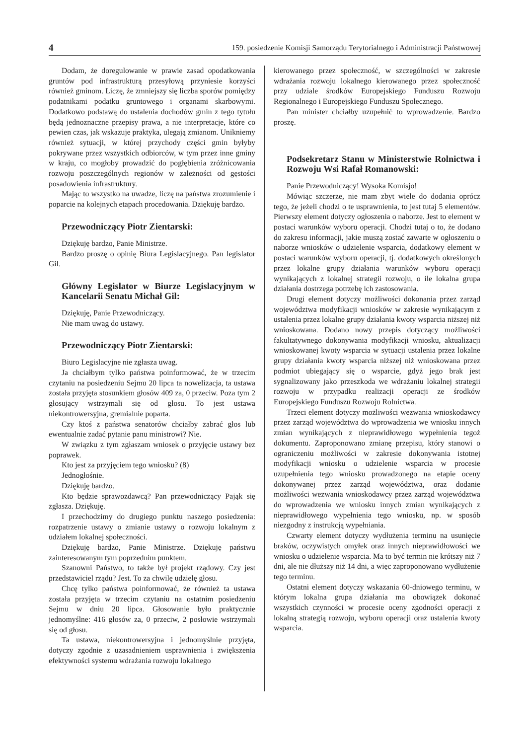4 159. posiedzenie Komisji Samorządu Terytorialnego i Administracji Państwowej
Dodam, że doregulowanie w prawie zasad opodatkowania gruntów pod infrastrukturą przesyłową przyniesie korzyści również gminom. Liczę, że zmniejszy się liczba sporów pomiędzy podatnikami podatku gruntowego i organami skarbowymi. Dodatkowo podstawą do ustalenia dochodów gmin z tego tytułu będą jednoznaczne przepisy prawa, a nie interpretacje, które co pewien czas, jak wskazuje praktyka, ulegają zmianom. Unikniemy również sytuacji, w której przychody części gmin byłyby pokrywane przez wszystkich odbiorców, w tym przez inne gminy w kraju, co mogłoby prowadzić do pogłębienia zróżnicowania rozwoju poszczególnych regionów w zależności od gęstości posadowienia infrastruktury.
Mając to wszystko na uwadze, liczę na państwa zrozumienie i poparcie na kolejnych etapach procedowania. Dziękuję bardzo.
Przewodniczący Piotr Zientarski:
Dziękuję bardzo, Panie Ministrze.
Bardzo proszę o opinię Biura Legislacyjnego. Pan legislator Gil.
Główny Legislator w Biurze Legislacyjnym w Kancelarii Senatu Michał Gil:
Dziękuję, Panie Przewodniczący.
Nie mam uwag do ustawy.
Przewodniczący Piotr Zientarski:
Biuro Legislacyjne nie zgłasza uwag.
Ja chciałbym tylko państwa poinformować, że w trzecim czytaniu na posiedzeniu Sejmu 20 lipca ta nowelizacja, ta ustawa została przyjęta stosunkiem głosów 409 za, 0 przeciw. Poza tym 2 głosujący wstrzymali się od głosu. To jest ustawa niekontrowersyjna, gremialnie poparta.
Czy ktoś z państwa senatorów chciałby zabrać głos lub ewentualnie zadać pytanie panu ministrowi? Nie.
W związku z tym zgłaszam wniosek o przyjęcie ustawy bez poprawek.
Kto jest za przyjęciem tego wniosku? (8)
Jednogłośnie.
Dziękuję bardzo.
Kto będzie sprawozdawcą? Pan przewodniczący Pająk się zgłasza. Dziękuję.
I przechodzimy do drugiego punktu naszego posiedzenia: rozpatrzenie ustawy o zmianie ustawy o rozwoju lokalnym z udziałem lokalnej społeczności.
Dziękuję bardzo, Panie Ministrze. Dziękuję państwu zainteresowanym tym poprzednim punktem.
Szanowni Państwo, to także był projekt rządowy. Czy jest przedstawiciel rządu? Jest. To za chwilę udzielę głosu.
Chcę tylko państwa poinformować, że również ta ustawa została przyjęta w trzecim czytaniu na ostatnim posiedzeniu Sejmu w dniu 20 lipca. Głosowanie było praktycznie jednomyślne: 416 głosów za, 0 przeciw, 2 posłowie wstrzymali się od głosu.
Ta ustawa, niekontrowersyjna i jednomyślnie przyjęta, dotyczy zgodnie z uzasadnieniem usprawnienia i zwiększenia efektywności systemu wdrażania rozwoju lokalnego
kierowanego przez społeczność, w szczególności w zakresie wdrażania rozwoju lokalnego kierowanego przez społeczność przy udziale środków Europejskiego Funduszu Rozwoju Regionalnego i Europejskiego Funduszu Społecznego.
Pan minister chciałby uzupełnić to wprowadzenie. Bardzo proszę.
Podsekretarz Stanu w Ministerstwie Rolnictwa i Rozwoju Wsi Rafał Romanowski:
Panie Przewodniczący! Wysoka Komisjo!
Mówiąc szczerze, nie mam zbyt wiele do dodania oprócz tego, że jeżeli chodzi o te usprawnienia, to jest tutaj 5 elementów. Pierwszy element dotyczy ogłoszenia o naborze. Jest to element w postaci warunków wyboru operacji. Chodzi tutaj o to, że dodano do zakresu informacji, jakie muszą zostać zawarte w ogłoszeniu o naborze wniosków o udzielenie wsparcia, dodatkowy element w postaci warunków wyboru operacji, tj. dodatkowych określonych przez lokalne grupy działania warunków wyboru operacji wynikających z lokalnej strategii rozwoju, o ile lokalna grupa działania dostrzega potrzebę ich zastosowania.
Drugi element dotyczy możliwości dokonania przez zarząd województwa modyfikacji wniosków w zakresie wynikającym z ustalenia przez lokalne grupy działania kwoty wsparcia niższej niż wnioskowana. Dodano nowy przepis dotyczący możliwości fakultatywnego dokonywania modyfikacji wniosku, aktualizacji wnioskowanej kwoty wsparcia w sytuacji ustalenia przez lokalne grupy działania kwoty wsparcia niższej niż wnioskowana przez podmiot ubiegający się o wsparcie, gdyż jego brak jest sygnalizowany jako przeszkoda we wdrażaniu lokalnej strategii rozwoju w przypadku realizacji operacji ze środków Europejskiego Funduszu Rozwoju Rolnictwa.
Trzeci element dotyczy możliwości wezwania wnioskodawcy przez zarząd województwa do wprowadzenia we wniosku innych zmian wynikających z nieprawidłowego wypełnienia tegoż dokumentu. Zaproponowano zmianę przepisu, który stanowi o ograniczeniu możliwości w zakresie dokonywania istotnej modyfikacji wniosku o udzielenie wsparcia w procesie uzupełnienia tego wniosku prowadzonego na etapie oceny dokonywanej przez zarząd województwa, oraz dodanie możliwości wezwania wnioskodawcy przez zarząd województwa do wprowadzenia we wniosku innych zmian wynikających z nieprawidłowego wypełnienia tego wniosku, np. w sposób niezgodny z instrukcją wypełniania.
Czwarty element dotyczy wydłużenia terminu na usunięcie braków, oczywistych omyłek oraz innych nieprawidłowości we wniosku o udzielenie wsparcia. Ma to być termin nie krótszy niż 7 dni, ale nie dłuższy niż 14 dni, a więc zaproponowano wydłużenie tego terminu.
Ostatni element dotyczy wskazania 60-dniowego terminu, w którym lokalna grupa działania ma obowiązek dokonać wszystkich czynności w procesie oceny zgodności operacji z lokalną strategią rozwoju, wyboru operacji oraz ustalenia kwoty wsparcia.